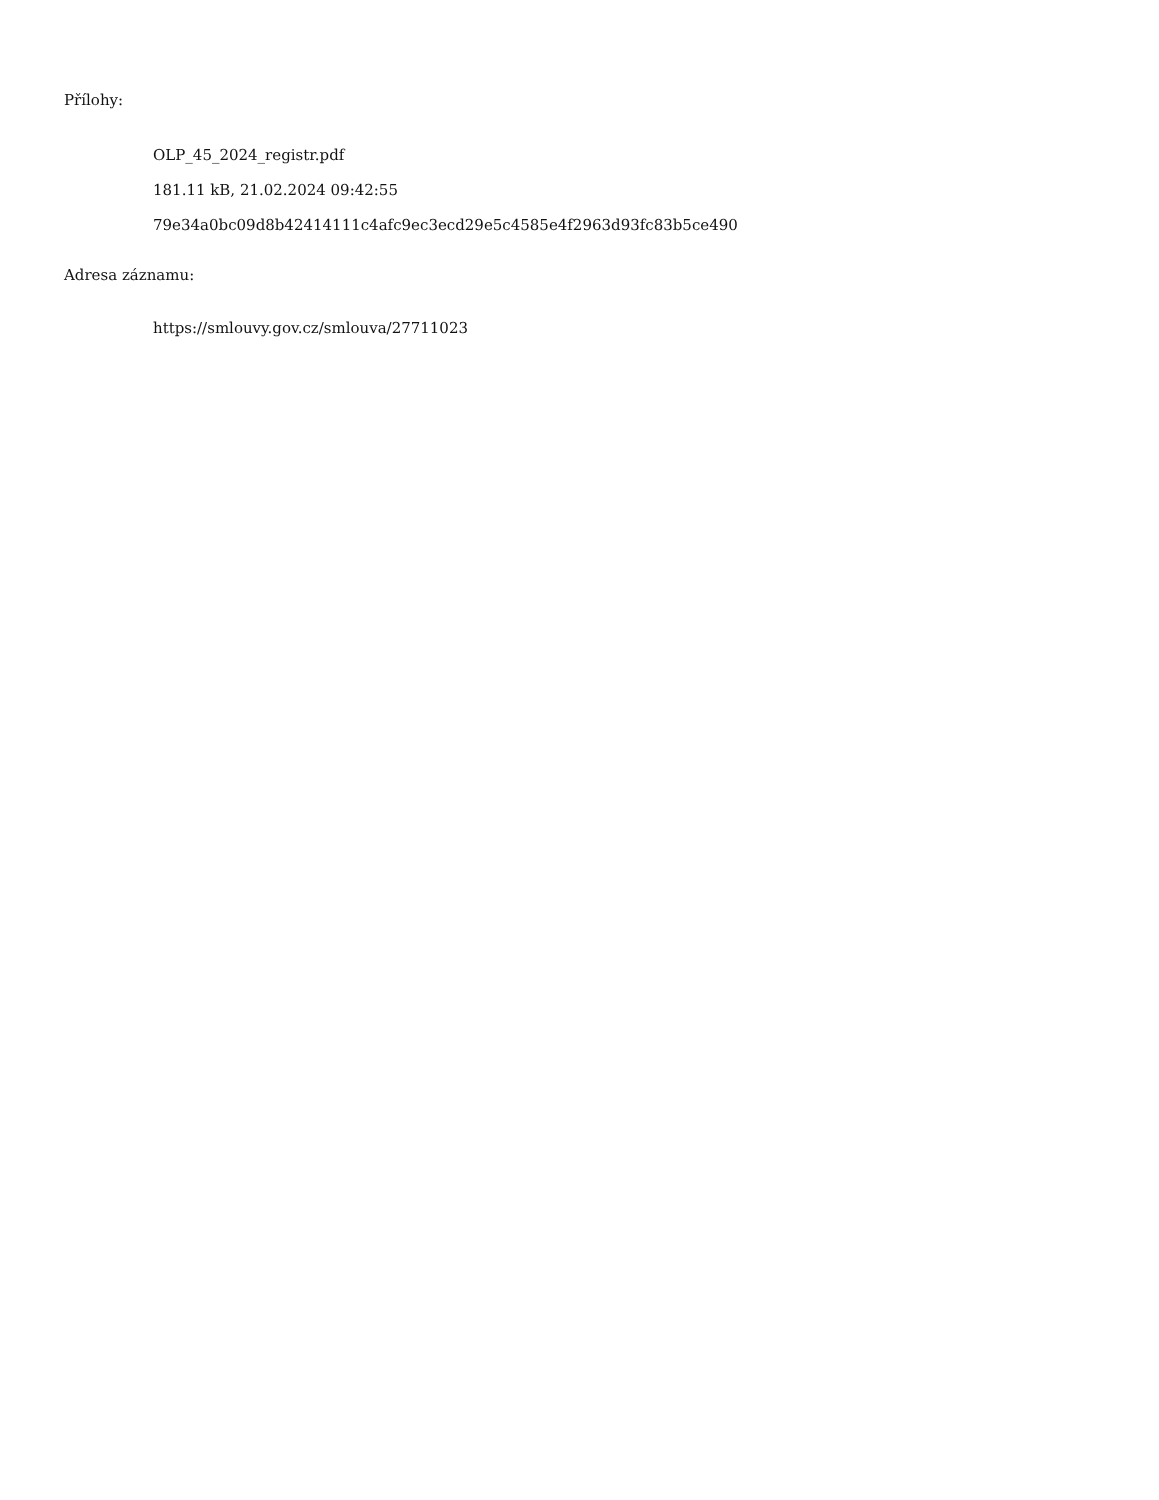Přílohy:
OLP_45_2024_registr.pdf
181.11 kB, 21.02.2024 09:42:55
79e34a0bc09d8b42414111c4afc9ec3ecd29e5c4585e4f2963d93fc83b5ce490
Adresa záznamu:
https://smlouvy.gov.cz/smlouva/27711023